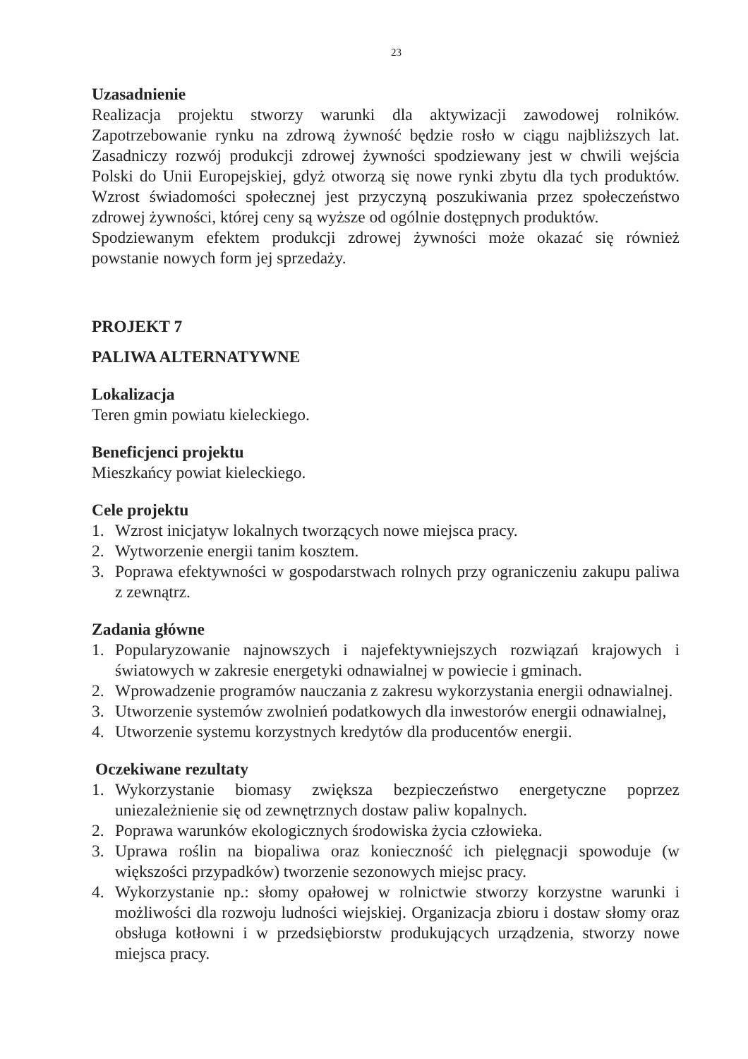23
Uzasadnienie
Realizacja projektu stworzy warunki dla aktywizacji zawodowej rolników. Zapotrzebowanie rynku na zdrową żywność będzie rosło w ciągu najbliższych lat. Zasadniczy rozwój produkcji zdrowej żywności spodziewany jest w chwili wejścia Polski do Unii Europejskiej, gdyż otworzą się nowe rynki zbytu dla tych produktów. Wzrost świadomości społecznej jest przyczyną poszukiwania przez społeczeństwo zdrowej żywności, której ceny są wyższe od ogólnie dostępnych produktów.
Spodziewanym efektem produkcji zdrowej żywności może okazać się również powstanie nowych form jej sprzedaży.
PROJEKT 7
PALIWA ALTERNATYWNE
Lokalizacja
Teren gmin powiatu kieleckiego.
Beneficjenci projektu
Mieszkańcy powiat kieleckiego.
Cele projektu
1. Wzrost inicjatyw lokalnych tworzących nowe miejsca pracy.
2. Wytworzenie energii tanim kosztem.
3. Poprawa efektywności w gospodarstwach rolnych przy ograniczeniu zakupu paliwa z zewnątrz.
Zadania główne
1. Popularyzowanie najnowszych i najefektywniejszych rozwiązań krajowych i światowych w zakresie energetyki odnawialnej w powiecie i gminach.
2. Wprowadzenie programów nauczania z zakresu wykorzystania energii odnawialnej.
3. Utworzenie systemów zwolnień podatkowych dla inwestorów energii odnawialnej,
4. Utworzenie systemu korzystnych kredytów dla producentów energii.
Oczekiwane rezultaty
1. Wykorzystanie biomasy zwiększa bezpieczeństwo energetyczne poprzez uniezależnienie się od zewnętrznych dostaw paliw kopalnych.
2. Poprawa warunków ekologicznych środowiska życia człowieka.
3. Uprawa roślin na biopaliwa oraz konieczność ich pielęgnacji spowoduje (w większości przypadków) tworzenie sezonowych miejsc pracy.
4. Wykorzystanie np.: słomy opałowej w rolnictwie stworzy korzystne warunki i możliwości dla rozwoju ludności wiejskiej. Organizacja zbioru i dostaw słomy oraz obsługa kotłowni i w przedsiębiorstw produkujących urządzenia, stworzy nowe miejsca pracy.